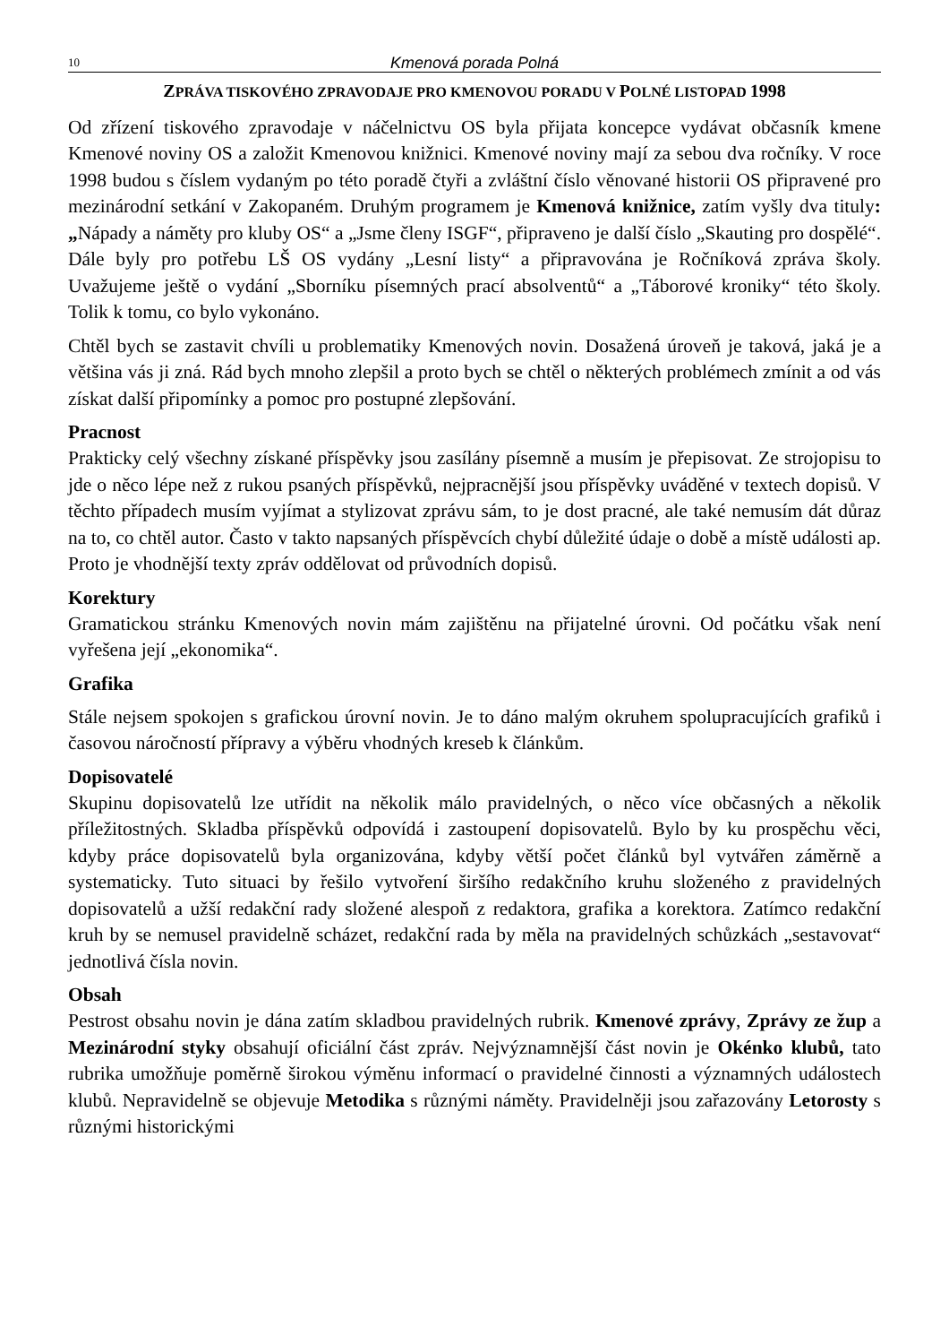10 Kmenová porada Polná
ZPRÁVA TISKOVÉHO ZPRAVODAJE PRO KMENOVOU PORADU V POLNÉ LISTOPAD 1998
Od zřízení tiskového zpravodaje v náčelnictvu OS byla přijata koncepce vydávat občasník kmene Kmenové noviny OS a založit Kmenovou knižnici. Kmenové noviny mají za sebou dva ročníky. V roce 1998 budou s číslem vydaným po této poradě čtyři a zvláštní číslo věnované historii OS připravené pro mezinárodní setkání v Zakopaném. Druhým programem je Kmenová knižnice, zatím vyšly dva tituly: „Nápady a náměty pro kluby OS“ a „Jsme členy ISGF“, připraveno je další číslo „Skauting pro dospělé“. Dále byly pro potřebu LŠ OS vydány „Lesní listy“ a připravována je Ročníková zpráva školy. Uvažujeme ještě o vydání „Sborníku písemných prací absolventů“ a „Táborové kroniky“ této školy. Tolik k tomu, co bylo vykonáno.
Chtěl bych se zastavit chvíli u problematiky Kmenových novin. Dosažená úroveň je taková, jaká je a většina vás ji zná. Rád bych mnoho zlepšil a proto bych se chtěl o některých problémech zmínit a od vás získat další připomínky a pomoc pro postupné zlepšování.
Pracnost
Prakticky celý všechny získané příspěvky jsou zasílány písemně a musím je přepisovat. Ze strojopisu to jde o něco lépe než z rukou psaných příspěvků, nejpracnější jsou příspěvky uváděné v textech dopisů. V těchto případech musím vyjímat a stylizovat zprávu sám, to je dost pracné, ale také nemusím dát důraz na to, co chtěl autor. Často v takto napsaných příspěvcích chybí důležité údaje o době a místě události ap. Proto je vhodnější texty zpráv oddělovat od průvodních dopisů.
Korektury
Gramatickou stránku Kmenových novin mám zajištěnu na přijatelné úrovni. Od počátku však není vyřešena její „ekonomika“.
Grafika
Stále nejsem spokojen s grafickou úrovní novin. Je to dáno malým okruhem spolupracujících grafiků i časovou náročností přípravy a výběru vhodných kreseb k článkům.
Dopisovatelé
Skupinu dopisovatelů lze utřídit na několik málo pravidelných, o něco více občasných a několik příležitostných. Skladba příspěvků odpovídá i zastoupení dopisovatelů. Bylo by ku prospěchu věci, kdyby práce dopisovatelů byla organizována, kdyby větší počet článků byl vytvářen záměrně a systematicky. Tuto situaci by řešilo vytvoření širšího redakčního kruhu složeného z pravidelných dopisovatelů a užší redakční rady složené alespoň z redaktora, grafika a korektora. Zatímco redakční kruh by se nemusel pravidelně scházet, redakční rada by měla na pravidelných schůzkách „sestavovat“ jednotlivá čísla novin.
Obsah
Pestrost obsahu novin je dána zatím skladbou pravidelných rubrik. Kmenové zprávy, Zprávy ze žup a Mezinárodní styky obsahují oficiální část zpráv. Nejvýznamnější část novin je Okénko klubů, tato rubrika umožňuje poměrně širokou výměnu informací o pravidelné činnosti a významných událostech klubů. Nepravidelně se objevuje Metodika s různými náměty. Pravidelněji jsou zařazovány Letorosty s různými historickými